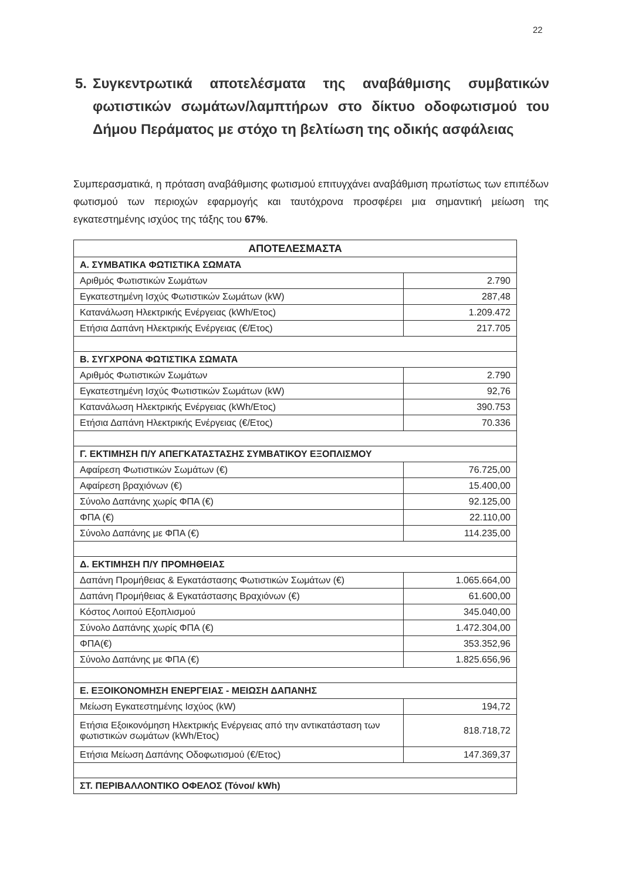22
5. Συγκεντρωτικά αποτελέσματα της αναβάθμισης συμβατικών φωτιστικών σωμάτων/λαμπτήρων στο δίκτυο οδοφωτισμού του Δήμου Περάματος με στόχο τη βελτίωση της οδικής ασφάλειας
Συμπερασματικά, η πρόταση αναβάθμισης φωτισμού επιτυγχάνει αναβάθμιση πρωτίστως των επιπέδων φωτισμού των περιοχών εφαρμογής και ταυτόχρονα προσφέρει μια σημαντική μείωση της εγκατεστημένης ισχύος της τάξης του 67%.
| ΑΠΟΤΕΛΕΣΜΑΣΤΑ | |
| --- | --- |
| Α. ΣΥΜΒΑΤΙΚΑ ΦΩΤΙΣΤΙΚΑ ΣΩΜΑΤΑ | |
| Αριθμός Φωτιστικών Σωμάτων | 2.790 |
| Εγκατεστημένη Ισχύς Φωτιστικών Σωμάτων (kW) | 287,48 |
| Κατανάλωση Ηλεκτρικής Ενέργειας (kWh/Ετος) | 1.209.472 |
| Ετήσια Δαπάνη Ηλεκτρικής Ενέργειας (€/Ετος) | 217.705 |
| Β. ΣΥΓΧΡΟΝΑ ΦΩΤΙΣΤΙΚΑ ΣΩΜΑΤΑ | |
| Αριθμός Φωτιστικών Σωμάτων | 2.790 |
| Εγκατεστημένη Ισχύς Φωτιστικών Σωμάτων (kW) | 92,76 |
| Κατανάλωση Ηλεκτρικής Ενέργειας (kWh/Ετος) | 390.753 |
| Ετήσια Δαπάνη Ηλεκτρικής Ενέργειας (€/Ετος) | 70.336 |
| Γ. ΕΚΤΙΜΗΣΗ Π/Υ ΑΠΕΓΚΑΤΑΣΤΑΣΗΣ ΣΥΜΒΑΤΙΚΟΥ ΕΞΟΠΛΙΣΜΟΥ | |
| Αφαίρεση Φωτιστικών Σωμάτων (€) | 76.725,00 |
| Αφαίρεση βραχιόνων (€) | 15.400,00 |
| Σύνολο Δαπάνης χωρίς ΦΠΑ (€) | 92.125,00 |
| ΦΠΑ (€) | 22.110,00 |
| Σύνολο Δαπάνης με ΦΠΑ (€) | 114.235,00 |
| Δ. ΕΚΤΙΜΗΣΗ Π/Υ ΠΡΟΜΗΘΕΙΑΣ | |
| Δαπάνη Προμήθειας & Εγκατάστασης Φωτιστικών Σωμάτων (€) | 1.065.664,00 |
| Δαπάνη Προμήθειας & Εγκατάστασης Βραχιόνων (€) | 61.600,00 |
| Κόστος Λοιπού Εξοπλισμού | 345.040,00 |
| Σύνολο Δαπάνης χωρίς ΦΠΑ (€) | 1.472.304,00 |
| ΦΠΑ(€) | 353.352,96 |
| Σύνολο Δαπάνης με ΦΠΑ (€) | 1.825.656,96 |
| Ε. ΕΞΟΙΚΟΝΟΜΗΣΗ ΕΝΕΡΓΕΙΑΣ - ΜΕΙΩΣΗ ΔΑΠΑΝΗΣ | |
| Μείωση Εγκατεστημένης Ισχύος (kW) | 194,72 |
| Ετήσια Εξοικονόμηση Ηλεκτρικής Ενέργειας από την αντικατάσταση των φωτιστικών σωμάτων (kWh/Ετος) | 818.718,72 |
| Ετήσια Μείωση Δαπάνης Οδοφωτισμού (€/Ετος) | 147.369,37 |
| ΣΤ. ΠΕΡΙΒΑΛΛΟΝΤΙΚΟ ΟΦΕΛΟΣ (Τόνοι/ kWh) | |